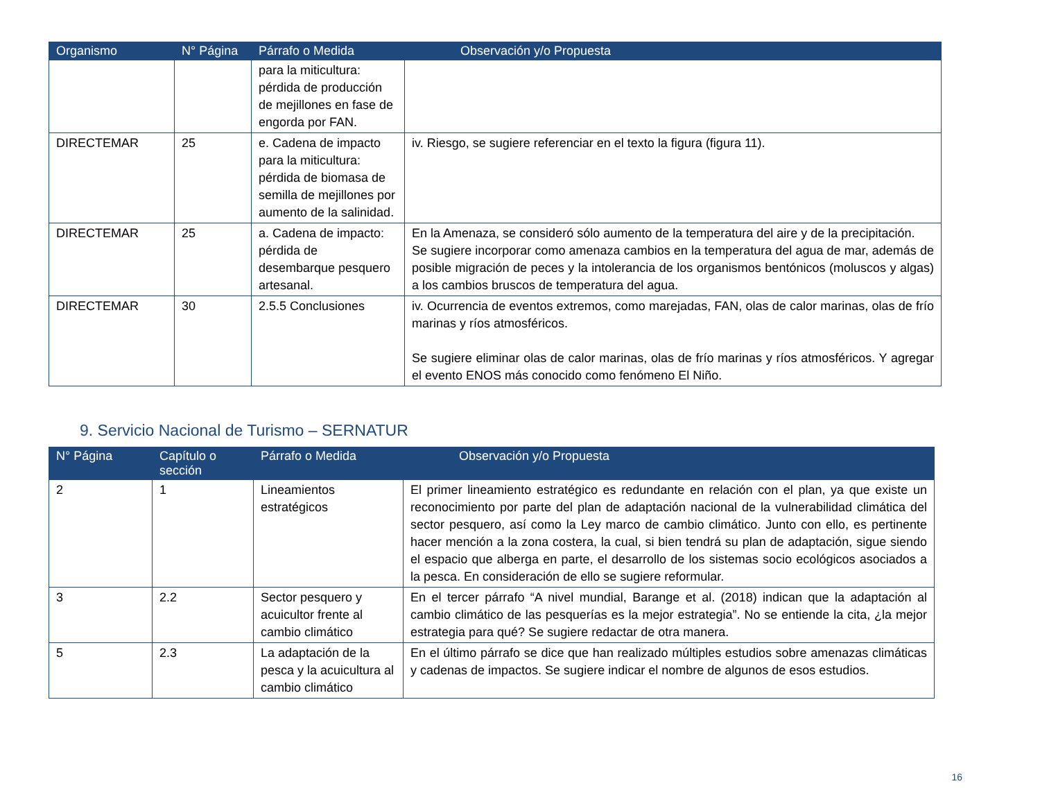| Organismo | N° Página | Párrafo o Medida | Observación y/o Propuesta |
| --- | --- | --- | --- |
| | | para la miticultura: pérdida de producción de mejillones en fase de engorda por FAN. | |
| DIRECTEMAR | 25 | e. Cadena de impacto para la miticultura: pérdida de biomasa de semilla de mejillones por aumento de la salinidad. | iv. Riesgo, se sugiere referenciar en el texto la figura (figura 11). |
| DIRECTEMAR | 25 | a. Cadena de impacto: pérdida de desembarque pesquero artesanal. | En la Amenaza, se consideró sólo aumento de la temperatura del aire y de la precipitación. Se sugiere incorporar como amenaza cambios en la temperatura del agua de mar, además de posible migración de peces y la intolerancia de los organismos bentónicos (moluscos y algas) a los cambios bruscos de temperatura del agua. |
| DIRECTEMAR | 30 | 2.5.5 Conclusiones | iv. Ocurrencia de eventos extremos, como marejadas, FAN, olas de calor marinas, olas de frío marinas y ríos atmosféricos. Se sugiere eliminar olas de calor marinas, olas de frío marinas y ríos atmosféricos. Y agregar el evento ENOS más conocido como fenómeno El Niño. |
9. Servicio Nacional de Turismo – SERNATUR
| N° Página | Capítulo o sección | Párrafo o Medida | Observación y/o Propuesta |
| --- | --- | --- | --- |
| 2 | 1 | Lineamientos estratégicos | El primer lineamiento estratégico es redundante en relación con el plan, ya que existe un reconocimiento por parte del plan de adaptación nacional de la vulnerabilidad climática del sector pesquero, así como la Ley marco de cambio climático. Junto con ello, es pertinente hacer mención a la zona costera, la cual, si bien tendrá su plan de adaptación, sigue siendo el espacio que alberga en parte, el desarrollo de los sistemas socio ecológicos asociados a la pesca. En consideración de ello se sugiere reformular. |
| 3 | 2.2 | Sector pesquero y acuicultor frente al cambio climático | En el tercer párrafo “A nivel mundial, Barange et al. (2018) indican que la adaptación al cambio climático de las pesquerías es la mejor estrategia”. No se entiende la cita, ¿la mejor estrategia para qué? Se sugiere redactar de otra manera. |
| 5 | 2.3 | La adaptación de la pesca y la acuicultura al cambio climático | En el último párrafo se dice que han realizado múltiples estudios sobre amenazas climáticas y cadenas de impactos. Se sugiere indicar el nombre de algunos de esos estudios. |
16